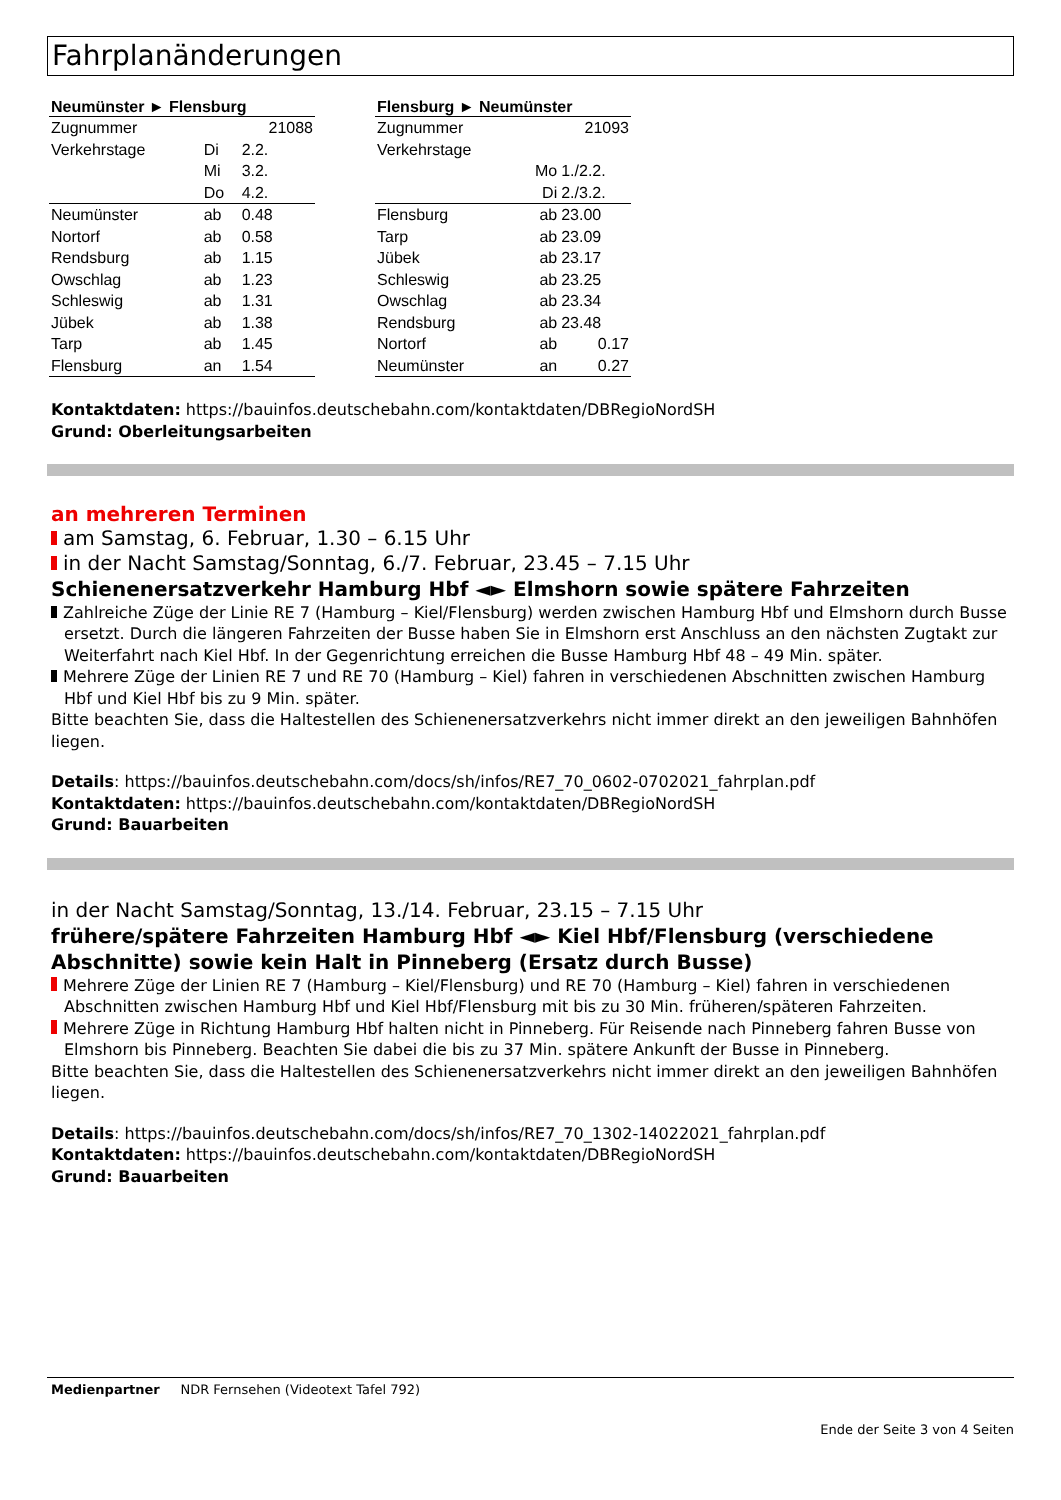Fahrplanänderungen
| Neumünster ► Flensburg | | |
| --- | --- | --- |
| Zugnummer | | 21088 |
| Verkehrstage | Di | 2.2. |
| | Mi | 3.2. |
| | Do | 4.2. |
| Neumünster | ab | 0.48 |
| Nortorf | ab | 0.58 |
| Rendsburg | ab | 1.15 |
| Owschlag | ab | 1.23 |
| Schleswig | ab | 1.31 |
| Jübek | ab | 1.38 |
| Tarp | ab | 1.45 |
| Flensburg | an | 1.54 |
| Flensburg ► Neumünster | | |
| --- | --- | --- |
| Zugnummer | | 21093 |
| Verkehrstage | | |
| | Mo | 1./2.2. |
| | Di | 2./3.2. |
| Flensburg | ab | 23.00 |
| Tarp | ab | 23.09 |
| Jübek | ab | 23.17 |
| Schleswig | ab | 23.25 |
| Owschlag | ab | 23.34 |
| Rendsburg | ab | 23.48 |
| Nortorf | ab | 0.17 |
| Neumünster | an | 0.27 |
Kontaktdaten: https://bauinfos.deutschebahn.com/kontaktdaten/DBRegioNordSH
Grund: Oberleitungsarbeiten
an mehreren Terminen
am Samstag, 6. Februar, 1.30 – 6.15 Uhr
in der Nacht Samstag/Sonntag, 6./7. Februar, 23.45 – 7.15 Uhr
Schienenersatzverkehr Hamburg Hbf ◄► Elmshorn sowie spätere Fahrzeiten
Zahlreiche Züge der Linie RE 7 (Hamburg – Kiel/Flensburg) werden zwischen Hamburg Hbf und Elmshorn durch Busse ersetzt. Durch die längeren Fahrzeiten der Busse haben Sie in Elmshorn erst Anschluss an den nächsten Zugtakt zur Weiterfahrt nach Kiel Hbf. In der Gegenrichtung erreichen die Busse Hamburg Hbf 48 – 49 Min. später.
Mehrere Züge der Linien RE 7 und RE 70 (Hamburg – Kiel) fahren in verschiedenen Abschnitten zwischen Hamburg Hbf und Kiel Hbf bis zu 9 Min. später.
Bitte beachten Sie, dass die Haltestellen des Schienenersatzverkehrs nicht immer direkt an den jeweiligen Bahnhöfen liegen.
Details: https://bauinfos.deutschebahn.com/docs/sh/infos/RE7_70_0602-0702021_fahrplan.pdf
Kontaktdaten: https://bauinfos.deutschebahn.com/kontaktdaten/DBRegioNordSH
Grund: Bauarbeiten
in der Nacht Samstag/Sonntag, 13./14. Februar, 23.15 – 7.15 Uhr
frühere/spätere Fahrzeiten Hamburg Hbf ◄► Kiel Hbf/Flensburg (verschiedene Abschnitte) sowie kein Halt in Pinneberg (Ersatz durch Busse)
Mehrere Züge der Linien RE 7 (Hamburg – Kiel/Flensburg) und RE 70 (Hamburg – Kiel) fahren in verschiedenen Abschnitten zwischen Hamburg Hbf und Kiel Hbf/Flensburg mit bis zu 30 Min. früheren/späteren Fahrzeiten.
Mehrere Züge in Richtung Hamburg Hbf halten nicht in Pinneberg. Für Reisende nach Pinneberg fahren Busse von Elmshorn bis Pinneberg. Beachten Sie dabei die bis zu 37 Min. spätere Ankunft der Busse in Pinneberg.
Bitte beachten Sie, dass die Haltestellen des Schienenersatzverkehrs nicht immer direkt an den jeweiligen Bahnhöfen liegen.
Details: https://bauinfos.deutschebahn.com/docs/sh/infos/RE7_70_1302-14022021_fahrplan.pdf
Kontaktdaten: https://bauinfos.deutschebahn.com/kontaktdaten/DBRegioNordSH
Grund: Bauarbeiten
Medienpartner NDR Fernsehen (Videotext Tafel 792)
Ende der Seite 3 von 4 Seiten